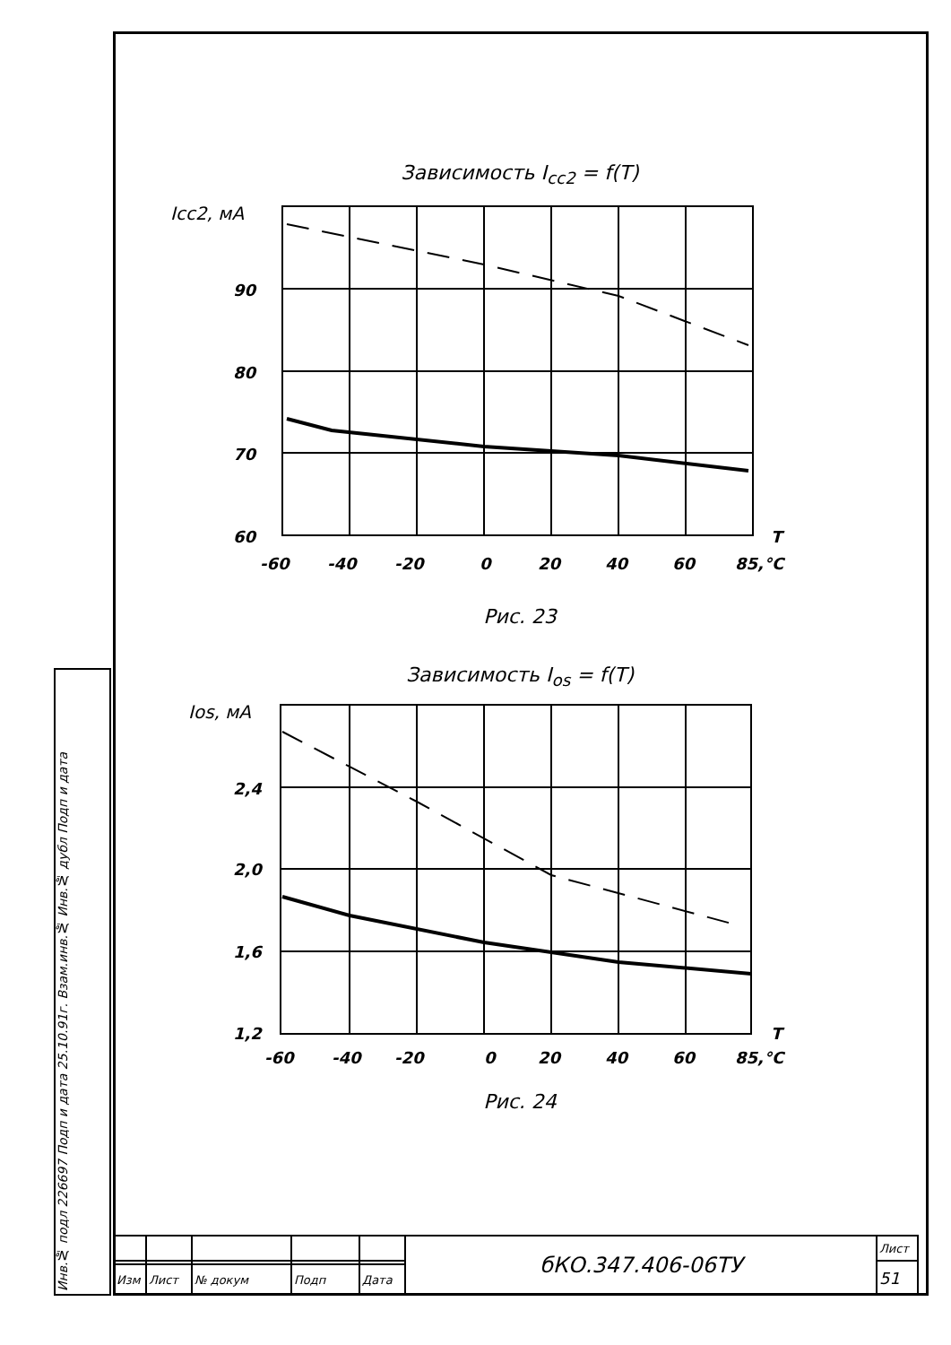Инв.№ подл 226697 Подп и дата 25.10.91г. Взам.инв.№ Инв.№ дубл Подп и дата
Зависимость I<sub>cc2</sub> = f(T)
Icc2, мА
90
80
70
60
-60
-40
-20
0
20
40
60
85,°C
T
Рис. 23
Зависимость I<sub>os</sub> = f(T)
Ios, мА
2,4
2,0
1,6
1,2
-60
-40
-20
0
20
40
60
85,°C
T
Рис. 24
| | | | | | бКО.347.406-06ТУ | Лист |
| | | | | | | 51 |
| Изм | Лист | № докум | Подп | Дата | | |